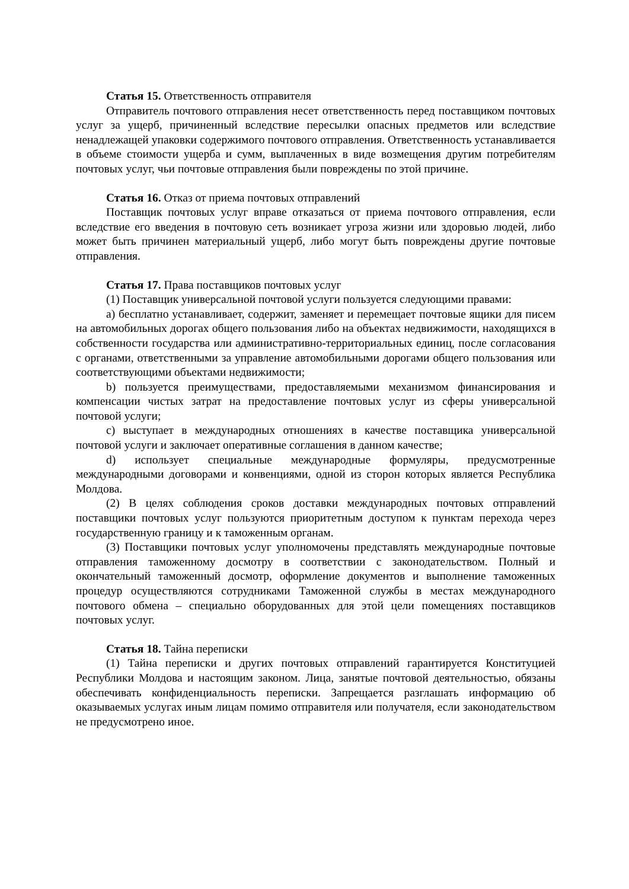Статья 15. Ответственность отправителя
Отправитель почтового отправления несет ответственность перед поставщиком почтовых услуг за ущерб, причиненный вследствие пересылки опасных предметов или вследствие ненадлежащей упаковки содержимого почтового отправления. Ответственность устанавливается в объеме стоимости ущерба и сумм, выплаченных в виде возмещения другим потребителям почтовых услуг, чьи почтовые отправления были повреждены по этой причине.
Статья 16. Отказ от приема почтовых отправлений
Поставщик почтовых услуг вправе отказаться от приема почтового отправления, если вследствие его введения в почтовую сеть возникает угроза жизни или здоровью людей, либо может быть причинен материальный ущерб, либо могут быть повреждены другие почтовые отправления.
Статья 17. Права поставщиков почтовых услуг
(1) Поставщик универсальной почтовой услуги пользуется следующими правами:
a) бесплатно устанавливает, содержит, заменяет и перемещает почтовые ящики для писем на автомобильных дорогах общего пользования либо на объектах недвижимости, находящихся в собственности государства или административно-территориальных единиц, после согласования с органами, ответственными за управление автомобильными дорогами общего пользования или соответствующими объектами недвижимости;
b) пользуется преимуществами, предоставляемыми механизмом финансирования и компенсации чистых затрат на предоставление почтовых услуг из сферы универсальной почтовой услуги;
c) выступает в международных отношениях в качестве поставщика универсальной почтовой услуги и заключает оперативные соглашения в данном качестве;
d) использует специальные международные формуляры, предусмотренные международными договорами и конвенциями, одной из сторон которых является Республика Молдова.
(2) В целях соблюдения сроков доставки международных почтовых отправлений поставщики почтовых услуг пользуются приоритетным доступом к пунктам перехода через государственную границу и к таможенным органам.
(3) Поставщики почтовых услуг уполномочены представлять международные почтовые отправления таможенному досмотру в соответствии с законодательством. Полный и окончательный таможенный досмотр, оформление документов и выполнение таможенных процедур осуществляются сотрудниками Таможенной службы в местах международного почтового обмена – специально оборудованных для этой цели помещениях поставщиков почтовых услуг.
Статья 18. Тайна переписки
(1) Тайна переписки и других почтовых отправлений гарантируется Конституцией Республики Молдова и настоящим законом. Лица, занятые почтовой деятельностью, обязаны обеспечивать конфиденциальность переписки. Запрещается разглашать информацию об оказываемых услугах иным лицам помимо отправителя или получателя, если законодательством не предусмотрено иное.